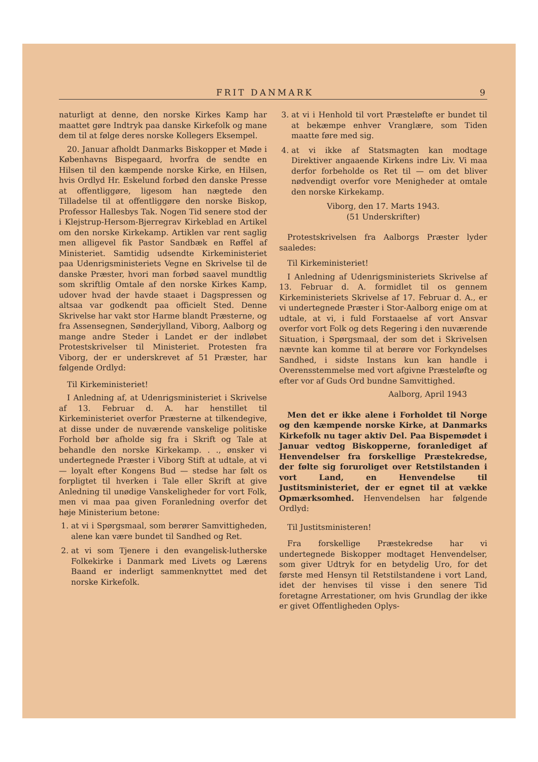FRIT DANMARK 9
naturligt at denne, den norske Kirkes Kamp har maattet gøre Indtryk paa danske Kirkefolk og mane dem til at følge deres norske Kollegers Eksempel.
20. Januar afholdt Danmarks Biskopper et Møde i Københavns Bispegaard, hvorfra de sendte en Hilsen til den kæmpende norske Kirke, en Hilsen, hvis Ordlyd Hr. Eskelund forbød den danske Presse at offentliggøre, ligesom han nægtede den Tilladelse til at offentliggøre den norske Biskop, Professor Hallesbys Tak. Nogen Tid senere stod der i Klejstrup-Hersom-Bjerregrav Kirkeblad en Artikel om den norske Kirkekamp. Artiklen var rent saglig men alligevel fik Pastor Sandbæk en Røffel af Ministeriet. Samtidig udsendte Kirkeministeriet paa Udenrigsministeriets Vegne en Skrivelse til de danske Præster, hvori man forbød saavel mundtlig som skriftlig Omtale af den norske Kirkes Kamp, udover hvad der havde staaet i Dagspressen og altsaa var godkendt paa officielt Sted. Denne Skrivelse har vakt stor Harme blandt Præsterne, og fra Assensegnen, Sønderjylland, Viborg, Aalborg og mange andre Steder i Landet er der indløbet Protestskrivelser til Ministeriet. Protesten fra Viborg, der er underskrevet af 51 Præster, har følgende Ordlyd:
Til Kirkeministeriet!
I Anledning af, at Udenrigsministeriet i Skrivelse af 13. Februar d. A. har henstillet til Kirkeministeriet overfor Præsterne at tilkendegive, at disse under de nuværende vanskelige politiske Forhold bør afholde sig fra i Skrift og Tale at behandle den norske Kirkekamp. . ., ønsker vi undertegnede Præster i Viborg Stift at udtale, at vi — loyalt efter Kongens Bud — stedse har følt os forpligtet til hverken i Tale eller Skrift at give Anledning til unødige Vanskeligheder for vort Folk, men vi maa paa given Foranledning overfor det høje Ministerium betone:
1. at vi i Spørgsmaal, som berører Samvittigheden, alene kan være bundet til Sandhed og Ret.
2. at vi som Tjenere i den evangelisk-lutherske Folkekirke i Danmark med Livets og Lærens Baand er inderligt sammenknyttet med det norske Kirkefolk.
3. at vi i Henhold til vort Præsteløfte er bundet til at bekæmpe enhver Vranglære, som Tiden maatte føre med sig.
4. at vi ikke af Statsmagten kan modtage Direktiver angaaende Kirkens indre Liv. Vi maa derfor forbeholde os Ret til — om det bliver nødvendigt overfor vore Menigheder at omtale den norske Kirkekamp.
Viborg, den 17. Marts 1943.
(51 Underskrifter)
Protestskrivelsen fra Aalborgs Præster lyder saaledes:
Til Kirkeministeriet!
I Anledning af Udenrigsministeriets Skrivelse af 13. Februar d. A. formidlet til os gennem Kirkeministeriets Skrivelse af 17. Februar d. A., er vi undertegnede Præster i Stor-Aalborg enige om at udtale, at vi, i fuld Forstaaelse af vort Ansvar overfor vort Folk og dets Regering i den nuværende Situation, i Spørgsmaal, der som det i Skrivelsen nævnte kan komme til at berøre vor Forkyndelses Sandhed, i sidste Instans kun kan handle i Overensstemmelse med vort afgivne Præsteløfte og efter vor af Guds Ord bundne Samvittighed.
Aalborg, April 1943
Men det er ikke alene i Forholdet til Norge og den kæmpende norske Kirke, at Danmarks Kirkefolk nu tager aktiv Del. Paa Bispemødet i Januar vedtog Biskopperne, foranlediget af Henvendelser fra forskellige Præstekredse, der følte sig foruroliget over Retstilstanden i vort Land, en Henvendelse til Justitsministeriet, der er egnet til at vække Opmærksomhed. Henvendelsen har følgende Ordlyd:
Til Justitsministeren!
Fra forskellige Præstekredse har vi undertegnede Biskopper modtaget Henvendelser, som giver Udtryk for en betydelig Uro, for det første med Hensyn til Retstilstandene i vort Land, idet der henvises til visse i den senere Tid foretagne Arrestationer, om hvis Grundlag der ikke er givet Offentligheden Oplys-